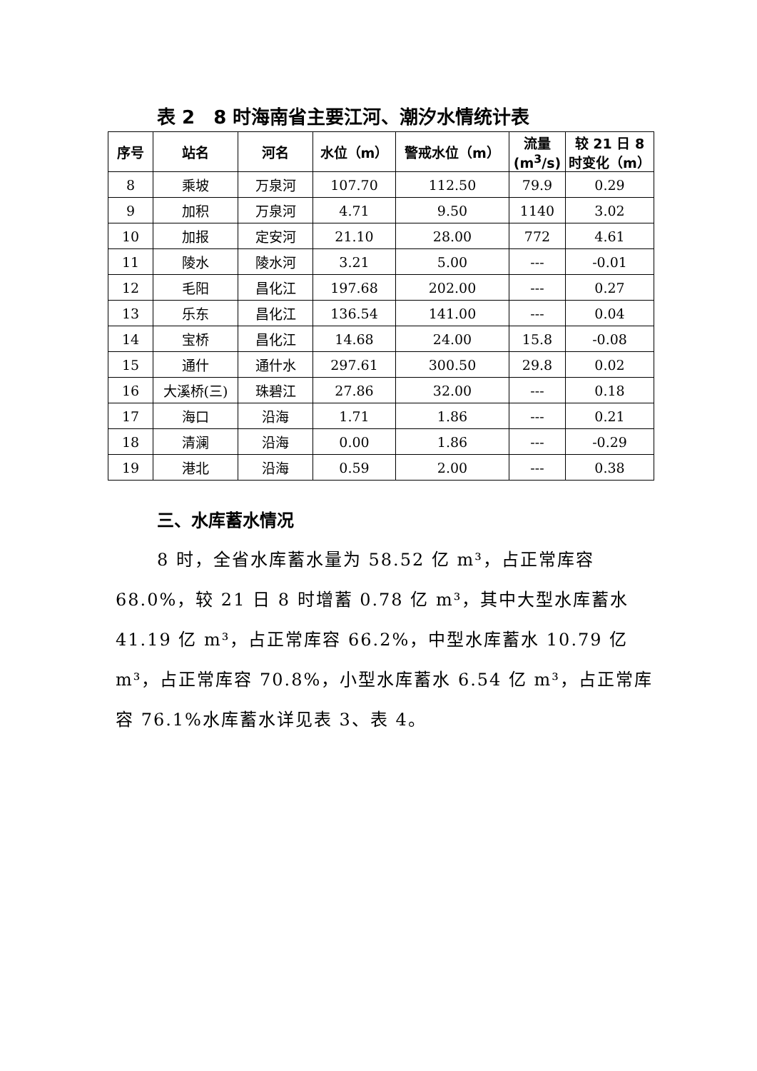表 2　8 时海南省主要江河、潮汐水情统计表
| 序号 | 站名 | 河名 | 水位（m） | 警戒水位（m） | 流量 (m<sup>3</sup>/s) | 较 21 日 8 时变化（m） |
| --- | --- | --- | --- | --- | --- | --- |
| 8 | 乘坡 | 万泉河 | 107.70 | 112.50 | 79.9 | 0.29 |
| 9 | 加积 | 万泉河 | 4.71 | 9.50 | 1140 | 3.02 |
| 10 | 加报 | 定安河 | 21.10 | 28.00 | 772 | 4.61 |
| 11 | 陵水 | 陵水河 | 3.21 | 5.00 | --- | -0.01 |
| 12 | 毛阳 | 昌化江 | 197.68 | 202.00 | --- | 0.27 |
| 13 | 乐东 | 昌化江 | 136.54 | 141.00 | --- | 0.04 |
| 14 | 宝桥 | 昌化江 | 14.68 | 24.00 | 15.8 | -0.08 |
| 15 | 通什 | 通什水 | 297.61 | 300.50 | 29.8 | 0.02 |
| 16 | 大溪桥(三) | 珠碧江 | 27.86 | 32.00 | --- | 0.18 |
| 17 | 海口 | 沿海 | 1.71 | 1.86 | --- | 0.21 |
| 18 | 清澜 | 沿海 | 0.00 | 1.86 | --- | -0.29 |
| 19 | 港北 | 沿海 | 0.59 | 2.00 | --- | 0.38 |
三、水库蓄水情况
8 时，全省水库蓄水量为 58.52 亿 m³，占正常库容 68.0%，较 21 日 8 时增蓄 0.78 亿 m³，其中大型水库蓄水 41.19 亿 m³，占正常库容 66.2%，中型水库蓄水 10.79 亿 m³，占正常库容 70.8%，小型水库蓄水 6.54 亿 m³，占正常库容 76.1%水库蓄水详见表 3、表 4。